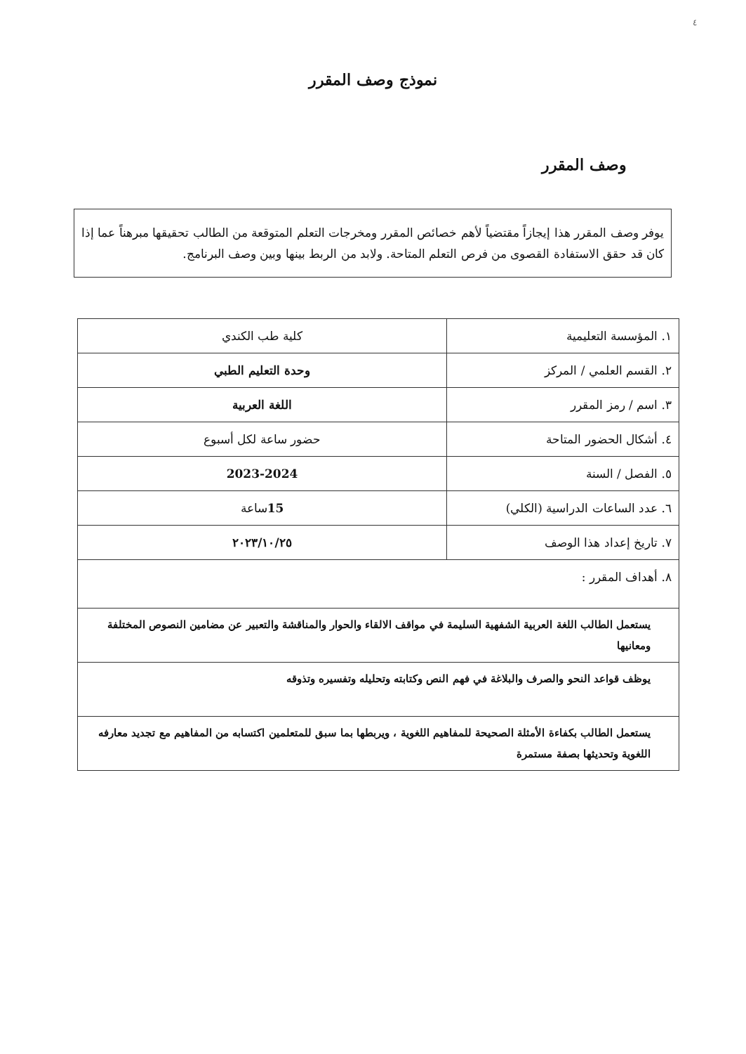٤
نموذج وصف المقرر
وصف المقرر
يوفر وصف المقرر هذا إيجازاً مقتضياً لأهم خصائص المقرر ومخرجات التعلم المتوقعة من الطالب تحقيقها مبرهناً عما إذا كان قد حقق الاستفادة القصوى من فرص التعلم المتاحة. ولابد من الربط بينها وبين وصف البرنامج.
| ١. المؤسسة التعليمية | كلية طب الكندي |
| ٢. القسم العلمي / المركز | وحدة التعليم الطبي |
| ٣. اسم / رمز المقرر | اللغة العربية |
| ٤. أشكال الحضور المتاحة | حضور ساعة لكل أسبوع |
| ٥. الفصل / السنة | 2023-2024 |
| ٦. عدد الساعات الدراسية (الكلي) | 15 ساعة |
| ٧. تاريخ إعداد هذا الوصف | ٢٠٢٣/١٠/٢٥ |
| ٨. أهداف المقرر : | |
| يستعمل الطالب اللغة العربية الشفهية السليمة في مواقف الالقاء والحوار والمناقشة والتعبير عن مضامين النصوص المختلفة ومعانيها | |
| يوظف قواعد النحو والصرف والبلاغة في فهم النص وكتابته وتحليله وتفسيره وتذوقه | |
| يستعمل الطالب بكفاءة الأمثلة الصحيحة للمفاهيم اللغوية ، ويربطها بما سبق للمتعلمين اكتسابه من المفاهيم مع تجديد معارفه اللغوية وتحديثها بصفة مستمرة | |